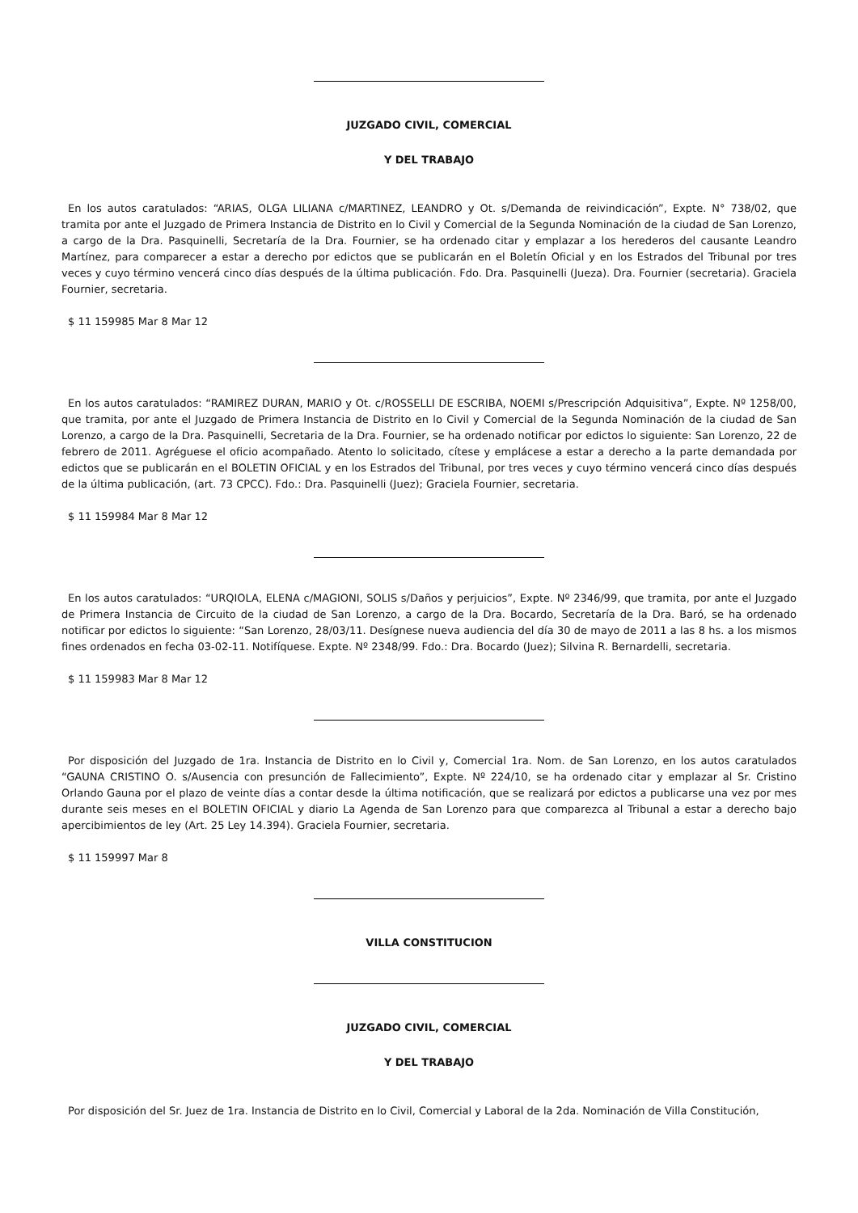JUZGADO CIVIL, COMERCIAL
Y DEL TRABAJO
En los autos caratulados: “ARIAS, OLGA LILIANA c/MARTINEZ, LEANDRO y Ot. s/Demanda de reivindicación”, Expte. N° 738/02, que tramita por ante el Juzgado de Primera Instancia de Distrito en lo Civil y Comercial de la Segunda Nominación de la ciudad de San Lorenzo, a cargo de la Dra. Pasquinelli, Secretaría de la Dra. Fournier, se ha ordenado citar y emplazar a los herederos del causante Leandro Martínez, para comparecer a estar a derecho por edictos que se publicarán en el Boletín Oficial y en los Estrados del Tribunal por tres veces y cuyo término vencerá cinco días después de la última publicación. Fdo. Dra. Pasquinelli (Jueza). Dra. Fournier (secretaria). Graciela Fournier, secretaria.
$ 11 159985 Mar 8 Mar 12
En los autos caratulados: “RAMIREZ DURAN, MARIO y Ot. c/ROSSELLI DE ESCRIBA, NOEMI s/Prescripción Adquisitiva”, Expte. Nº 1258/00, que tramita, por ante el Juzgado de Primera Instancia de Distrito en lo Civil y Comercial de la Segunda Nominación de la ciudad de San Lorenzo, a cargo de la Dra. Pasquinelli, Secretaria de la Dra. Fournier, se ha ordenado notificar por edictos lo siguiente: San Lorenzo, 22 de febrero de 2011. Agréguese el oficio acompañado. Atento lo solicitado, cítese y emplácese a estar a derecho a la parte demandada por edictos que se publicarán en el BOLETIN OFICIAL y en los Estrados del Tribunal, por tres veces y cuyo término vencerá cinco días después de la última publicación, (art. 73 CPCC). Fdo.: Dra. Pasquinelli (Juez); Graciela Fournier, secretaria.
$ 11 159984 Mar 8 Mar 12
En los autos caratulados: “URQIOLA, ELENA c/MAGIONI, SOLIS s/Daños y perjuicios”, Expte. Nº 2346/99, que tramita, por ante el Juzgado de Primera Instancia de Circuito de la ciudad de San Lorenzo, a cargo de la Dra. Bocardo, Secretaría de la Dra. Baró, se ha ordenado notificar por edictos lo siguiente: “San Lorenzo, 28/03/11. Desígnese nueva audiencia del día 30 de mayo de 2011 a las 8 hs. a los mismos fines ordenados en fecha 03-02-11. Notifíquese. Expte. Nº 2348/99. Fdo.: Dra. Bocardo (Juez); Silvina R. Bernardelli, secretaria.
$ 11 159983 Mar 8 Mar 12
Por disposición del Juzgado de 1ra. Instancia de Distrito en lo Civil y, Comercial 1ra. Nom. de San Lorenzo, en los autos caratulados “GAUNA CRISTINO O. s/Ausencia con presunción de Fallecimiento”, Expte. Nº 224/10, se ha ordenado citar y emplazar al Sr. Cristino Orlando Gauna por el plazo de veinte días a contar desde la última notificación, que se realizará por edictos a publicarse una vez por mes durante seis meses en el BOLETIN OFICIAL y diario La Agenda de San Lorenzo para que comparezca al Tribunal a estar a derecho bajo apercibimientos de ley (Art. 25 Ley 14.394). Graciela Fournier, secretaria.
$ 11 159997 Mar 8
VILLA CONSTITUCION
JUZGADO CIVIL, COMERCIAL
Y DEL TRABAJO
Por disposición del Sr. Juez de 1ra. Instancia de Distrito en lo Civil, Comercial y Laboral de la 2da. Nominación de Villa Constitución,